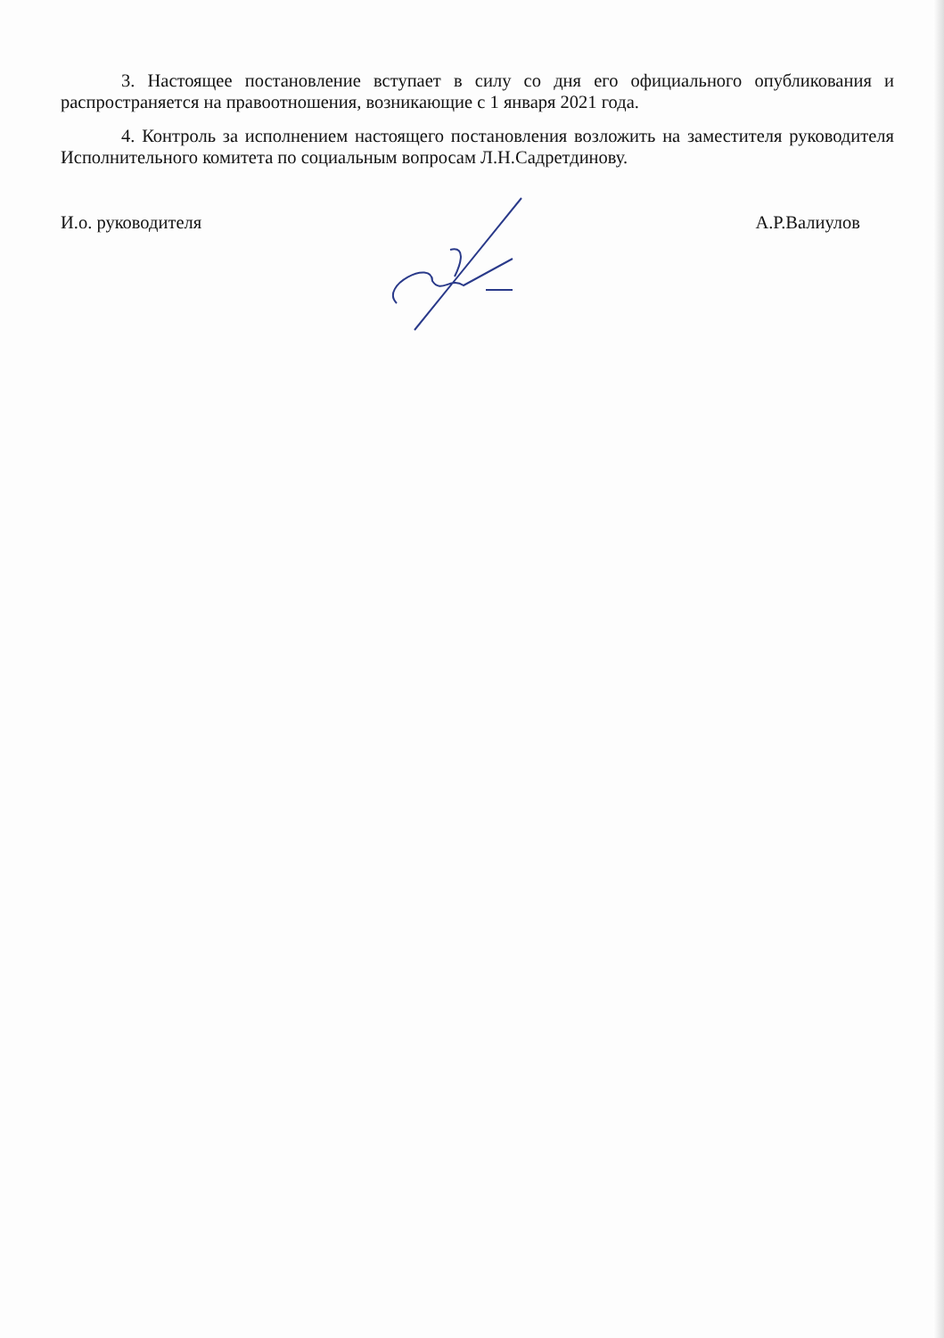3. Настоящее постановление вступает в силу со дня его официального опубликования и распространяется на правоотношения, возникающие с 1 января 2021 года.
4. Контроль за исполнением настоящего постановления возложить на заместителя руководителя Исполнительного комитета по социальным вопросам Л.Н.Садретдинову.
И.о. руководителя А.Р.Валиулов